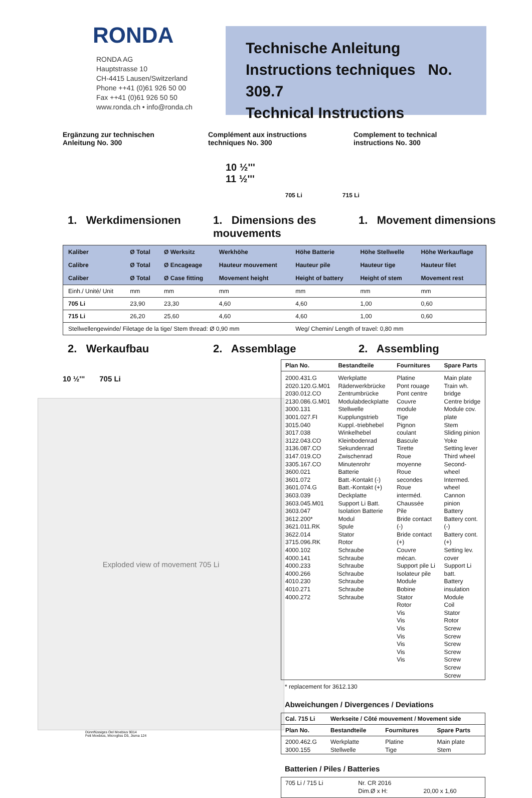RONDA
RONDA AG
Hauptstrasse 10
CH-4415 Lausen/Switzerland
Phone ++41 (0)61 926 50 00
Fax ++41 (0)61 926 50 50
www.ronda.ch • info@ronda.ch
Technische Anleitung
Instructions techniques No. 309.7
Technical Instructions
Ergänzung zur technischen
Anleitung No. 300
Complément aux instructions
techniques No. 300
Complement to technical
instructions No. 300
10 ½'''
11 ½'''
705 Li 715 Li
1. Werkdimensionen 1. Dimensions des mouvements
1. Movement dimensions
| Kaliber | Ø Total | Ø Werksitz | Werkhöhe | Höhe Batterie | Höhe Stellwelle | Höhe Werkauflage |
| --- | --- | --- | --- | --- | --- | --- |
| Calibre | Ø Total | Ø Encageage | Hauteur mouvement | Hauteur pile | Hauteur tige | Hauteur filet |
| Caliber | Ø Total | Ø Case fitting | Movement height | Height of battery | Height of stem | Movement rest |
| Einh./ Unité/ Unit | mm | mm | mm | mm | mm | mm |
| 705 Li | 23,90 | 23,30 | 4,60 | 4,60 | 1,00 | 0,60 |
| 715 Li | 26,20 | 25,60 | 4,60 | 4,60 | 1,00 | 0,60 |
| Stellwellengewinde/ Filetage de la tige/ Stem thread: Ø 0,90 mm | | | | Weg/ Chemin/ Length of travel: 0,80 mm | | |
2. Werkaufbau 2. Assemblage 2. Assembling
10 ½''' 705 Li
Exploded view of movement 705 Li
Dünnflüssiges Oel Moebius 9014
Fett Moebius, Microgliss D5, Jisma 124
| Plan No. | Bestandteile | Fournitures | Spare Parts |
| --- | --- | --- | --- |
| 2000.431.G 2020.120.G.M01 2030.012.CO 2130.086.G.M01 3000.131 3001.027.FI 3015.040 3017.038 3122.043.CO 3136.087.CO 3147.019.CO 3305.167.CO 3600.021 3601.072 3601.074.G 3603.039 3603.045.M01 3603.047 3612.200* 3621.011.RK 3622.014 3715.096.RK 4000.102 4000.141 4000.233 4000.266 4010.230 4010.271 4000.272 | Werkplatte Räderwerkbrücke Zentrumbrücke Modulabdeckplatte Stellwelle Kupplungstrieb Kuppl.-triebhebel Winkelhebel Kleinbodenrad Sekundenrad Zwischenrad Minutenrohr Batterie Batt.-Kontakt (-) Batt.-Kontakt (+) Deckplatte Support Li Batt. Isolation Batterie Modul Spule Stator Rotor Schraube Schraube Schraube Schraube Schraube Schraube Schraube | Platine Pont rouage Pont centre Couvre module Tige Pignon coulant Bascule Tirette Roue moyenne Roue secondes Roue interméd. Chaussée Pile Bride contact (-) Bride contact (+) Couvre mécan. Support pile Li Isolateur pile Module Bobine Stator Rotor Vis Vis Vis Vis Vis Vis Vis | Main plate Train wh. bridge Centre bridge Module cov. plate Stem Sliding pinion Yoke Setting lever Third wheel Second-wheel Intermed. wheel Cannon pinion Battery Battery cont. (-) Battery cont. (+) Setting lev. cover Support Li batt. Battery insulation Module Coil Stator Rotor Screw Screw Screw Screw Screw Screw Screw |
* replacement for 3612.130
Abweichungen / Divergences / Deviations
| Cal. 715 Li | Werkseite / Côté mouvement / Movement side | | |
| --- | --- | --- | --- |
| Plan No. | Bestandteile | Fournitures | Spare Parts |
| 2000.462.G 3000.155 | Werkplatte Stellwelle | Platine Tige | Main plate Stem |
Batterien / Piles / Batteries
| 705 Li / 715 Li | Nr. CR 2016 Dim.Ø x H: | 20,00 x 1,60 |